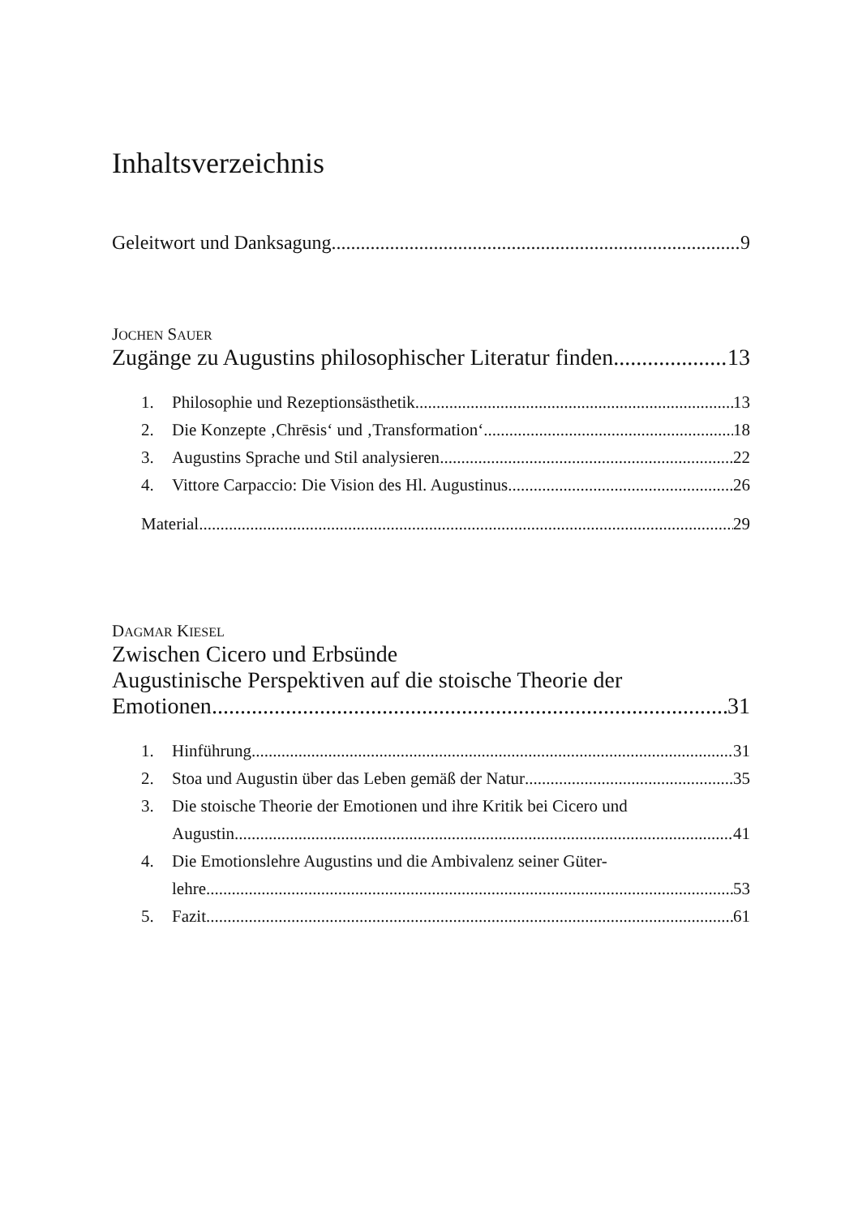Inhaltsverzeichnis
Geleitwort und Danksagung 9
JOCHEN SAUER
Zugänge zu Augustins philosophischer Literatur finden 13
1. Philosophie und Rezeptionsästhetik 13
2. Die Konzepte ‚Chrēsis‘ und ‚Transformation‘ 18
3. Augustins Sprache und Stil analysieren 22
4. Vittore Carpaccio: Die Vision des Hl. Augustinus 26
Material 29
DAGMAR KIESEL
Zwischen Cicero und Erbsünde
Augustinische Perspektiven auf die stoische Theorie der
Emotionen 31
1. Hinführung 31
2. Stoa und Augustin über das Leben gemäß der Natur 35
3. Die stoische Theorie der Emotionen und ihre Kritik bei Cicero und
Augustin 41
4. Die Emotionslehre Augustins und die Ambivalenz seiner Güter-
lehre 53
5. Fazit 61